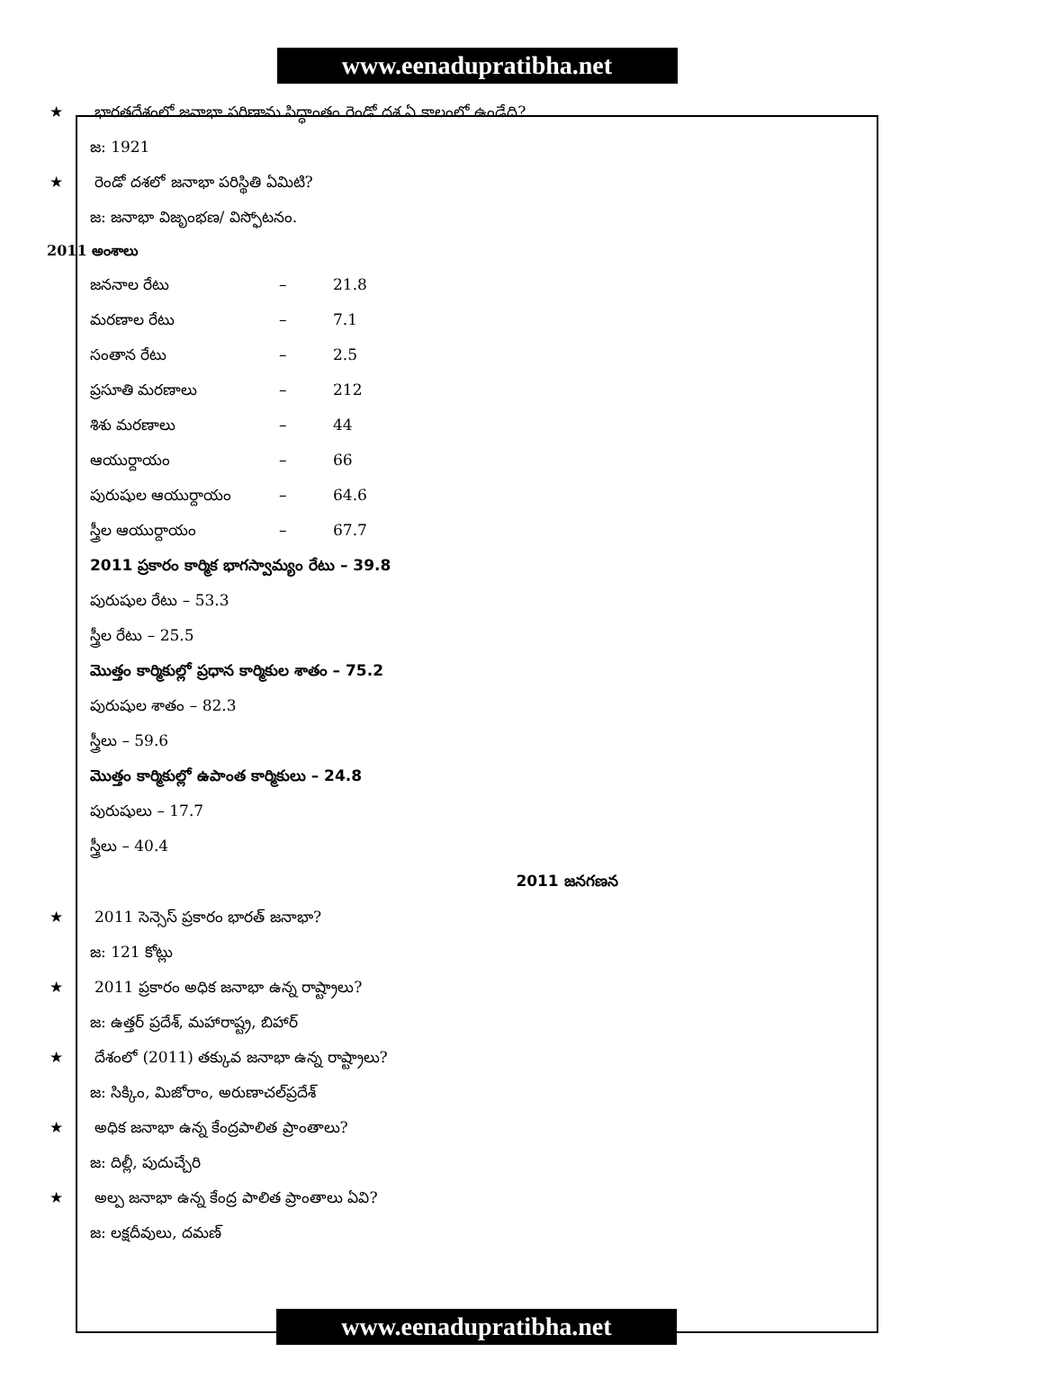www.eenadupratibha.net
★ భారతదేశంలో జనాభా పరిణామ సిద్ధాంతం రెండో దశ ఏ కాలంలో ఉండేది?
జ: 1921
★ రెండో దశలో జనాభా పరిస్థితి ఏమిటి?
జ: జనాభా విజృంభణ/ విస్ఫోటనం.
2011 అంశాలు
జననాల రేటు – 21.8
మరణాల రేటు – 7.1
సంతాన రేటు – 2.5
ప్రసూతి మరణాలు – 212
శిశు మరణాలు – 44
ఆయుర్దాయం – 66
పురుషుల ఆయుర్దాయం – 64.6
స్త్రీల ఆయుర్దాయం – 67.7
2011 ప్రకారం కార్మిక భాగస్వామ్యం రేటు – 39.8
పురుషుల రేటు – 53.3
స్త్రీల రేటు – 25.5
మొత్తం కార్మికుల్లో ప్రధాన కార్మికుల శాతం – 75.2
పురుషుల శాతం – 82.3
స్త్రీలు – 59.6
మొత్తం కార్మికుల్లో ఉపాంత కార్మికులు – 24.8
పురుషులు – 17.7
స్త్రీలు – 40.4
2011 జనగణన
★ 2011 సెన్సెస్ ప్రకారం భారత్ జనాభా?
జ: 121 కోట్లు
★ 2011 ప్రకారం అధిక జనాభా ఉన్న రాష్ట్రాలు?
జ: ఉత్తర్ ప్రదేశ్, మహారాష్ట్ర, బిహార్
★ దేశంలో (2011) తక్కువ జనాభా ఉన్న రాష్ట్రాలు?
జ: సిక్కిం, మిజోరాం, అరుణాచల్‌ప్రదేశ్
★ అధిక జనాభా ఉన్న కేంద్రపాలిత ప్రాంతాలు?
జ: దిల్లీ, పుదుచ్చేరి
★ అల్ప జనాభా ఉన్న కేంద్ర పాలిత ప్రాంతాలు ఏవి?
జ: లక్షదీవులు, దమణ్
www.eenadupratibha.net